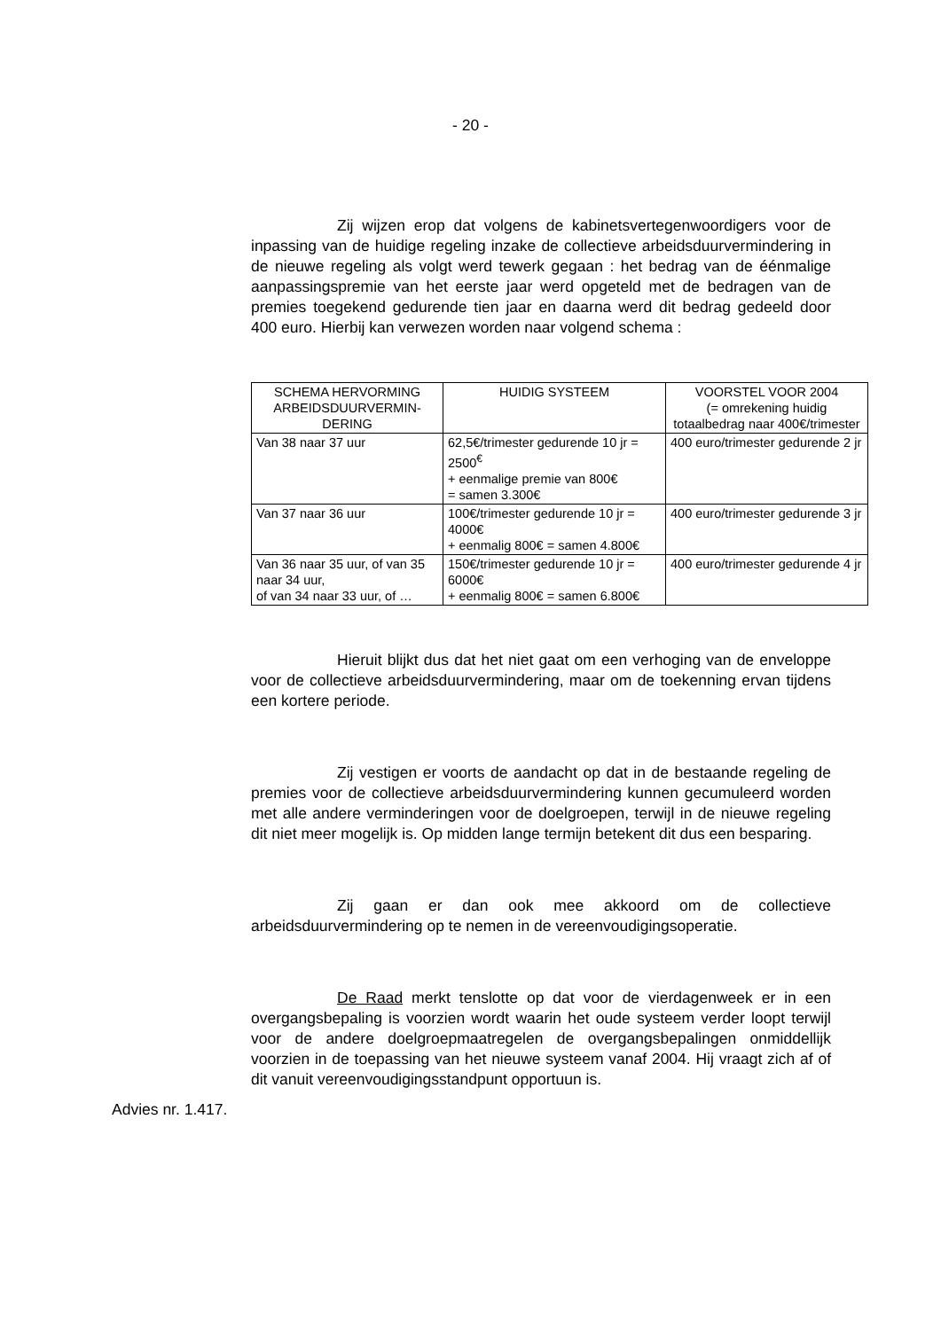- 20 -
Zij wijzen erop dat volgens de kabinetsvertegenwoordigers voor de inpassing van de huidige regeling inzake de collectieve arbeidsduurvermindering in de nieuwe regeling als volgt werd tewerk gegaan : het bedrag van de éénmalige aanpassingspremie van het eerste jaar werd opgeteld met de bedragen van de premies toegekend gedurende tien jaar en daarna werd dit bedrag gedeeld door 400 euro. Hierbij kan verwezen worden naar volgend schema :
| SCHEMA HERVORMING ARBEIDSDUURVERMIN-DERING | HUIDIG SYSTEEM | VOORSTEL VOOR 2004 (= omrekening huidig totaalbedrag naar 400€/trimester |
| Van 38 naar 37 uur | 62,5€/trimester gedurende 10 jr = 2500<sup>€</sup> + eenmalige premie van 800€ = samen 3.300€ | 400 euro/trimester gedurende 2 jr |
| Van 37 naar 36 uur | 100€/trimester gedurende 10 jr = 4000€ + eenmalig 800€ = samen 4.800€ | 400 euro/trimester gedurende 3 jr |
| Van 36 naar 35 uur, of van 35 naar 34 uur, of van 34 naar 33 uur, of … | 150€/trimester gedurende 10 jr = 6000€ + eenmalig 800€ = samen 6.800€ | 400 euro/trimester gedurende 4 jr |
Hieruit blijkt dus dat het niet gaat om een verhoging van de enveloppe voor de collectieve arbeidsduurvermindering, maar om de toekenning ervan tijdens een kortere periode.
Zij vestigen er voorts de aandacht op dat in de bestaande regeling de premies voor de collectieve arbeidsduurvermindering kunnen gecumuleerd worden met alle andere verminderingen voor de doelgroepen, terwijl in de nieuwe regeling dit niet meer mogelijk is. Op midden lange termijn betekent dit dus een besparing.
Zij gaan er dan ook mee akkoord om de collectieve arbeidsduurvermindering op te nemen in de vereenvoudigingsoperatie.
De Raad merkt tenslotte op dat voor de vierdagenweek er in een overgangsbepaling is voorzien wordt waarin het oude systeem verder loopt terwijl voor de andere doelgroepmaatregelen de overgangsbepalingen onmiddellijk voorzien in de toepassing van het nieuwe systeem vanaf 2004. Hij vraagt zich af of dit vanuit vereenvoudigingsstandpunt opportuun is.
Advies nr. 1.417.